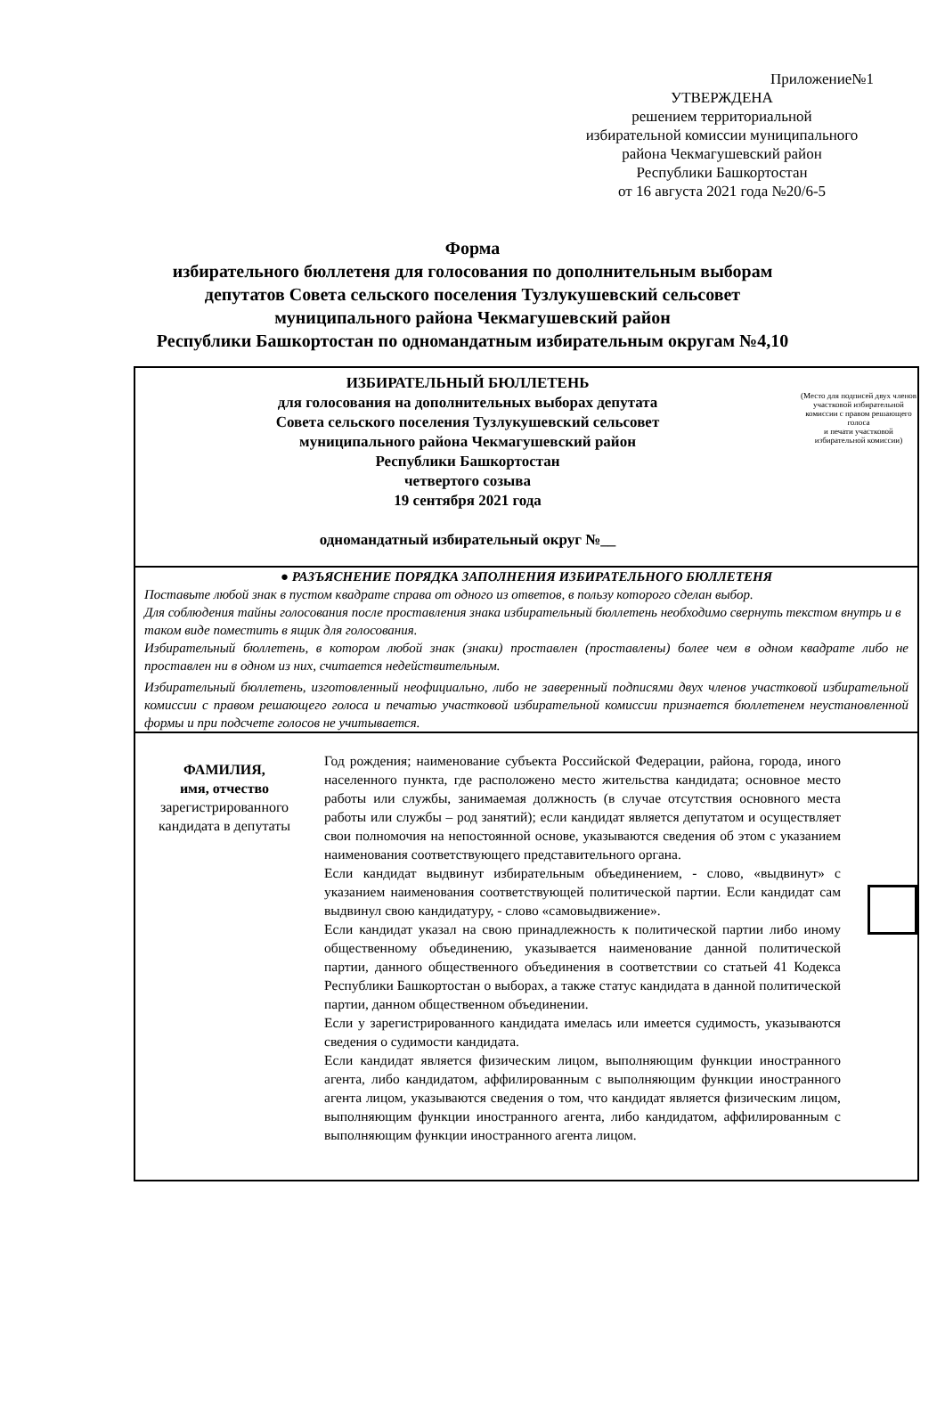Приложение№1
УТВЕРЖДЕНА
решением территориальной
избирательной комиссии муниципального
района Чекмагушевский район
Республики Башкортостан
от 16 августа 2021 года №20/6-5
Форма
избирательного бюллетеня для голосования по дополнительным выборам
депутатов Совета сельского поселения Тузлукушевский сельсовет
муниципального района Чекмагушевский район
Республики Башкортостан по одномандатным избирательным округам №4,10
| ИЗБИРАТЕЛЬНЫЙ БЮЛЛЕТЕНЬ для голосования на дополнительных выборах депутата Совета сельского поселения Тузлукушевский сельсовет муниципального района Чекмагушевский район Республики Башкортостан четвертого созыва 19 сентября 2021 года одномандатный избирательный округ №__ | (Место для подписей двух членов участковой избирательной комиссии с правом решающего голоса и печати участковой избирательной комиссии) |
| ● РАЗЪЯСНЕНИЕ ПОРЯДКА ЗАПОЛНЕНИЯ ИЗБИРАТЕЛЬНОГО БЮЛЛЕТЕНЯ Поставьте любой знак в пустом квадрате справа от одного из ответов, в пользу которого сделан выбор. Для соблюдения тайны голосования после проставления знака избирательный бюллетень необходимо свернуть текстом внутрь и в таком виде поместить в ящик для голосования. Избирательный бюллетень, в котором любой знак (знаки) проставлен (проставлены) более чем в одном квадрате либо не проставлен ни в одном из них, считается недействительным. Избирательный бюллетень, изготовленный неофициально, либо не заверенный подписями двух членов участковой избирательной комиссии с правом решающего голоса и печатью участковой избирательной комиссии признается бюллетенем неустановленной формы и при подсчете голосов не учитывается. | |
| ФАМИЛИЯ, имя, отчество зарегистрированного кандидата в депутаты Год рождения; наименование субъекта Российской Федерации, района, города, иного населенного пункта, где расположено место жительства кандидата; основное место работы или службы, занимаемая должность (в случае отсутствия основного места работы или службы – род занятий); если кандидат является депутатом и осуществляет свои полномочия на непостоянной основе, указываются сведения об этом с указанием наименования соответствующего представительного органа. Если кандидат выдвинут избирательным объединением, - слово, «выдвинут» с указанием наименования соответствующей политической партии. Если кандидат сам выдвинул свою кандидатуру, - слово «самовыдвижение». Если кандидат указал на свою принадлежность к политической партии либо иному общественному объединению, указывается наименование данной политической партии, данного общественного объединения в соответствии со статьей 41 Кодекса Республики Башкортостан о выборах, а также статус кандидата в данной политической партии, данном общественном объединении. Если у зарегистрированного кандидата имелась или имеется судимость, указываются сведения о судимости кандидата. Если кандидат является физическим лицом, выполняющим функции иностранного агента, либо кандидатом, аффилированным с выполняющим функции иностранного агента лицом, указываются сведения о том, что кандидат является физическим лицом, выполняющим функции иностранного агента, либо кандидатом, аффилированным с выполняющим функции иностранного агента лицом. | |